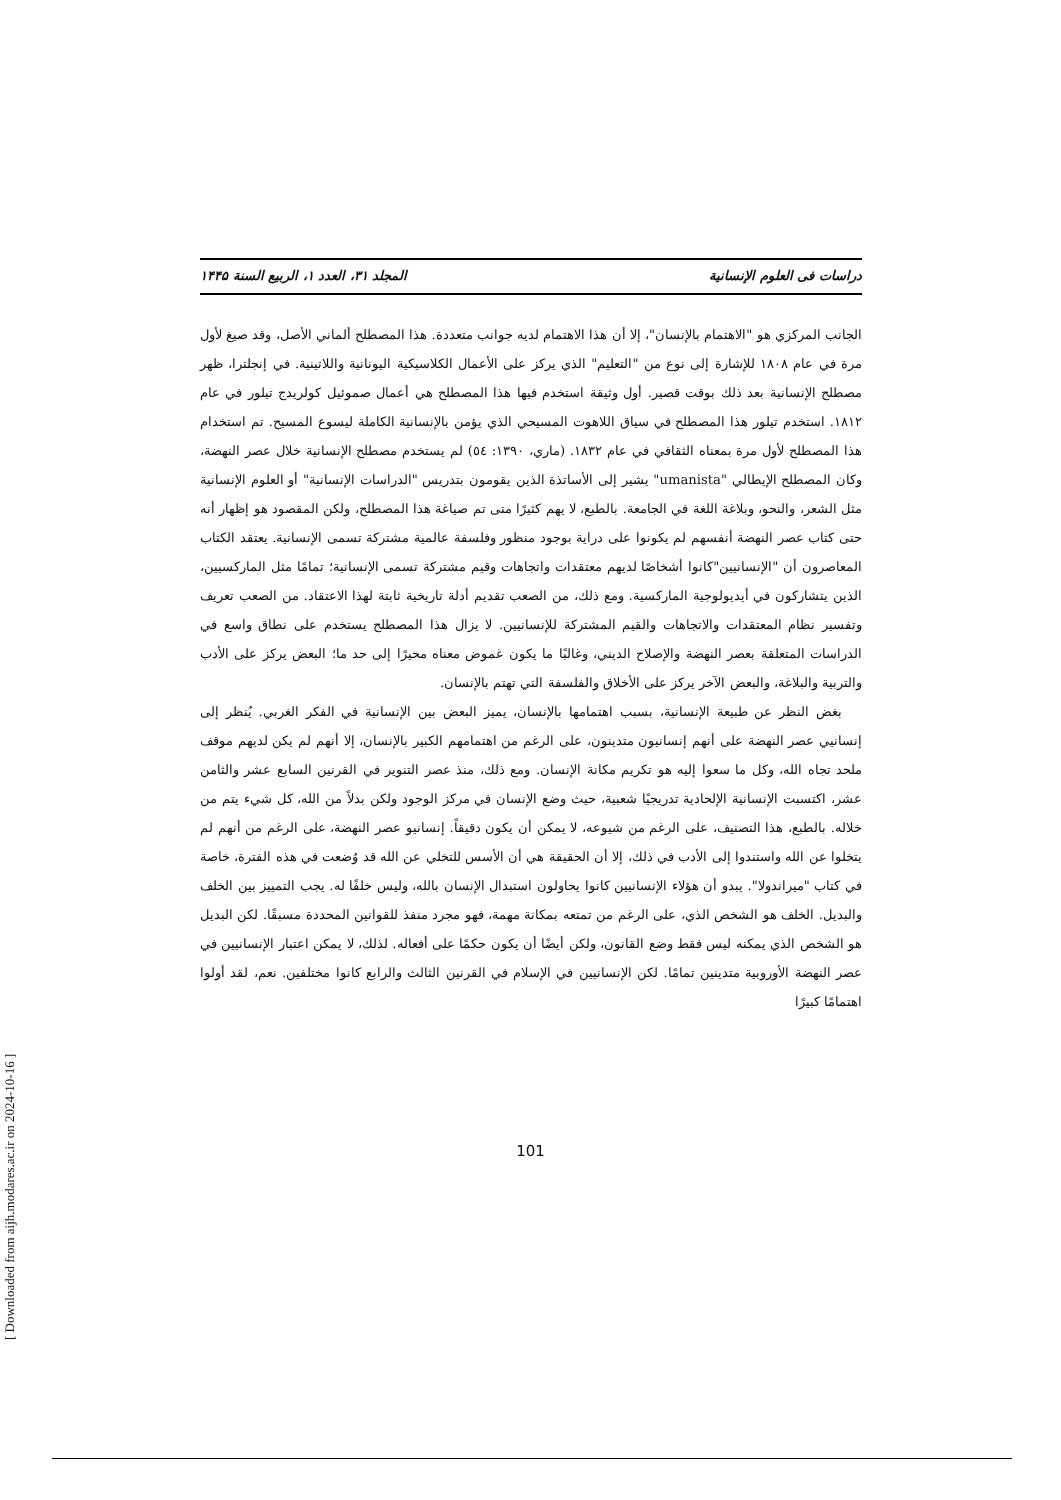دراسات فی العلوم الإنسانية المجلد ۳۱، العدد ۱، الربیع السنة ۱۴۴۵
الجانب المركزي هو "الاهتمام بالإنسان"، إلا أن هذا الاهتمام لديه جوانب متعددة. هذا المصطلح ألماني الأصل، وقد صيغ لأول مرة في عام ١٨٠٨ للإشارة إلى نوع من "التعليم" الذي يركز على الأعمال الكلاسيكية اليونانية واللاتينية. في إنجلترا، ظهر مصطلح الإنسانية بعد ذلك بوقت قصير. أول وثيقة استخدم فيها هذا المصطلح هي أعمال صموئيل كولريدج تيلور في عام ١٨١٢. استخدم تيلور هذا المصطلح في سياق اللاهوت المسيحي الذي يؤمن بالإنسانية الكاملة ليسوع المسيح. تم استخدام هذا المصطلح لأول مرة بمعناه الثقافي في عام ١٨٣٢. (ماري، ١٣٩٠: ٥٤) لم يستخدم مصطلح الإنسانية خلال عصر النهضة، وكان المصطلح الإيطالي "umanista" يشير إلى الأساتذة الذين يقومون بتدريس "الدراسات الإنسانية" أو العلوم الإنسانية مثل الشعر، والنحو، وبلاغة اللغة في الجامعة. بالطبع، لا يهم كثيرًا متى تم صياغة هذا المصطلح، ولكن المقصود هو إظهار أنه حتى كتاب عصر النهضة أنفسهم لم يكونوا على دراية بوجود منظور وفلسفة عالمية مشتركة تسمى الإنسانية. يعتقد الكتاب المعاصرون أن "الإنسانيين"كانوا أشخاصًا لديهم معتقدات واتجاهات وقيم مشتركة تسمى الإنسانية؛ تمامًا مثل الماركسيين، الذين يتشاركون في أيديولوجية الماركسية. ومع ذلك، من الصعب تقديم أدلة تاريخية ثابتة لهذا الاعتقاد. من الصعب تعريف وتفسير نظام المعتقدات والاتجاهات والقيم المشتركة للإنسانيين. لا يزال هذا المصطلح يستخدم على نطاق واسع في الدراسات المتعلقة بعصر النهضة والإصلاح الديني، وغالبًا ما يكون غموض معناه محيرًا إلى حد ما؛ البعض يركز على الأدب والتربية والبلاغة، والبعض الآخر يركز على الأخلاق والفلسفة التي تهتم بالإنسان.
بغض النظر عن طبيعة الإنسانية، بسبب اهتمامها بالإنسان، يميز البعض بين الإنسانية في الفكر الغربي. يُنظر إلى إنسانيي عصر النهضة على أنهم إنسانيون متدينون، على الرغم من اهتمامهم الكبير بالإنسان، إلا أنهم لم يكن لديهم موقف ملحد تجاه الله، وكل ما سعوا إليه هو تكريم مكانة الإنسان. ومع ذلك، منذ عصر التنوير في القرنين السابع عشر والثامن عشر، اكتسبت الإنسانية الإلحادية تدريجيًا شعبية، حيث وضع الإنسان في مركز الوجود ولكن بدلاً من الله، كل شيء يتم من خلاله. بالطبع، هذا التصنيف، على الرغم من شيوعه، لا يمكن أن يكون دقيقاً. إنسانيو عصر النهضة، على الرغم من أنهم لم يتخلوا عن الله واستندوا إلى الأدب في ذلك، إلا أن الحقيقة هي أن الأسس للتخلي عن الله قد وُضعت في هذه الفترة، خاصة في كتاب "ميراندولا". يبدو أن هؤلاء الإنسانيين كانوا يحاولون استبدال الإنسان بالله، وليس خلفًا له. يجب التمييز بين الخلف والبديل. الخلف هو الشخص الذي، على الرغم من تمتعه بمكانة مهمة، فهو مجرد منفذ للقوانين المحددة مسبقًا. لكن البديل هو الشخص الذي يمكنه ليس فقط وضع القانون، ولكن أيضًا أن يكون حكمًا على أفعاله. لذلك، لا يمكن اعتبار الإنسانيين في عصر النهضة الأوروبية متدينين تمامًا. لكن الإنسانيين في الإسلام في القرنين الثالث والرابع كانوا مختلفين. نعم، لقد أولوا اهتمامًا كبيرًا
101
[ Downloaded from aijh.modares.ac.ir on 2024-10-16 ]